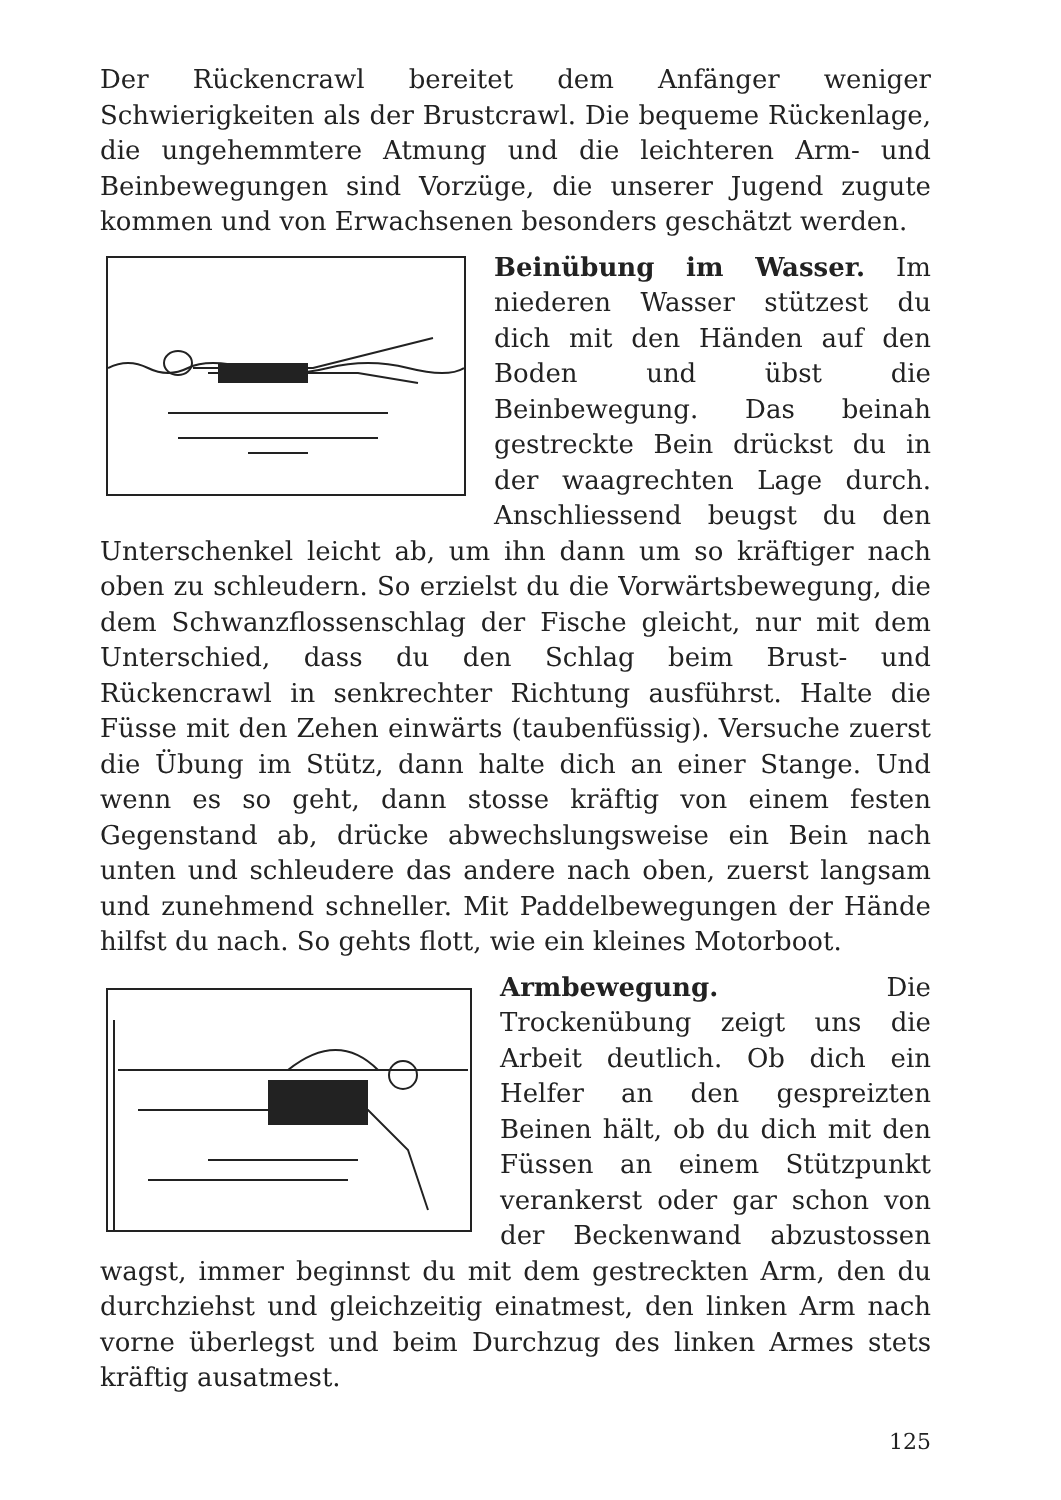Der Rückencrawl bereitet dem Anfänger weniger Schwierigkeiten als der Brustcrawl. Die bequeme Rückenlage, die ungehemmtere Atmung und die leichteren Arm- und Beinbewegungen sind Vorzüge, die unserer Jugend zugute kommen und von Erwachsenen besonders geschätzt werden.
Beinübung im Wasser. Im niederen Wasser stützest du dich mit den Händen auf den Boden und übst die Beinbewegung. Das beinah gestreckte Bein drückst du in der waagrechten Lage durch. Anschliessend beugst du den Unterschenkel leicht ab, um ihn dann um so kräftiger nach oben zu schleudern. So erzielst du die Vorwärtsbewegung, die dem Schwanzflossenschlag der Fische gleicht, nur mit dem Unterschied, dass du den Schlag beim Brust- und Rückencrawl in senkrechter Richtung ausführst. Halte die Füsse mit den Zehen einwärts (taubenfüssig). Versuche zuerst die Übung im Stütz, dann halte dich an einer Stange. Und wenn es so geht, dann stosse kräftig von einem festen Gegenstand ab, drücke abwechslungsweise ein Bein nach unten und schleudere das andere nach oben, zuerst langsam und zunehmend schneller. Mit Paddelbewegungen der Hände hilfst du nach. So gehts flott, wie ein kleines Motorboot.
Armbewegung. Die Trockenübung zeigt uns die Arbeit deutlich. Ob dich ein Helfer an den gespreizten Beinen hält, ob du dich mit den Füssen an einem Stützpunkt verankerst oder gar schon von der Beckenwand abzustossen wagst, immer beginnst du mit dem gestreckten Arm, den du durchziehst und gleichzeitig einatmest, den linken Arm nach vorne überlegst und beim Durchzug des linken Armes stets kräftig ausatmest.
125